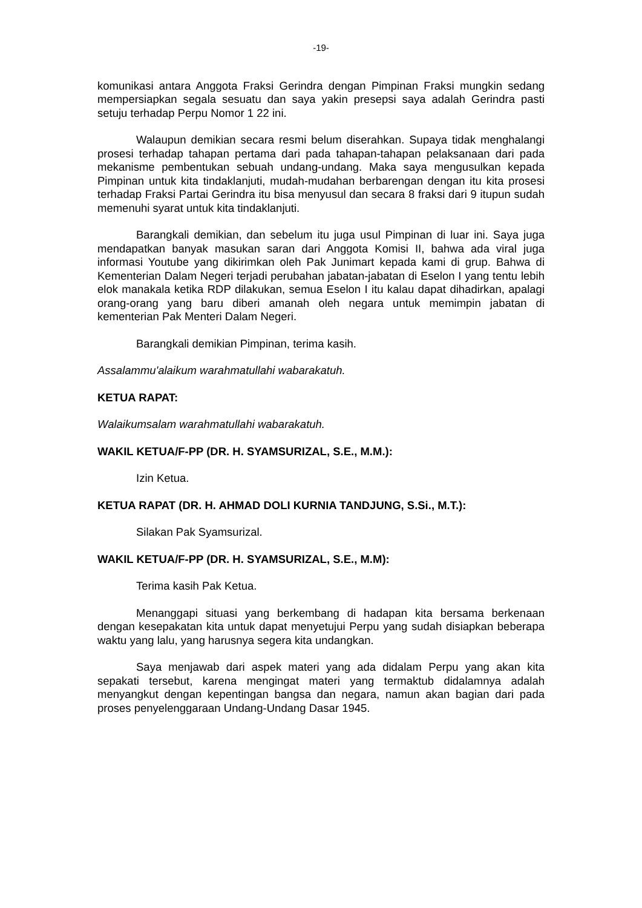-19-
komunikasi antara Anggota Fraksi Gerindra dengan Pimpinan Fraksi mungkin sedang mempersiapkan segala sesuatu dan saya yakin presepsi saya adalah Gerindra pasti setuju terhadap Perpu Nomor 1 22 ini.
Walaupun demikian secara resmi belum diserahkan. Supaya tidak menghalangi prosesi terhadap tahapan pertama dari pada tahapan-tahapan pelaksanaan dari pada mekanisme pembentukan sebuah undang-undang. Maka saya mengusulkan kepada Pimpinan untuk kita tindaklanjuti, mudah-mudahan berbarengan dengan itu kita prosesi terhadap Fraksi Partai Gerindra itu bisa menyusul dan secara 8 fraksi dari 9 itupun sudah memenuhi syarat untuk kita tindaklanjuti.
Barangkali demikian, dan sebelum itu juga usul Pimpinan di luar ini. Saya juga mendapatkan banyak masukan saran dari Anggota Komisi II, bahwa ada viral juga informasi Youtube yang dikirimkan oleh Pak Junimart kepada kami di grup. Bahwa di Kementerian Dalam Negeri terjadi perubahan jabatan-jabatan di Eselon I yang tentu lebih elok manakala ketika RDP dilakukan, semua Eselon I itu kalau dapat dihadirkan, apalagi orang-orang yang baru diberi amanah oleh negara untuk memimpin jabatan di kementerian Pak Menteri Dalam Negeri.
Barangkali demikian Pimpinan, terima kasih.
Assalammu'alaikum warahmatullahi wabarakatuh.
KETUA RAPAT:
Walaikumsalam warahmatullahi wabarakatuh.
WAKIL KETUA/F-PP (DR. H. SYAMSURIZAL, S.E., M.M.):
Izin Ketua.
KETUA RAPAT (DR. H. AHMAD DOLI KURNIA TANDJUNG, S.Si., M.T.):
Silakan Pak Syamsurizal.
WAKIL KETUA/F-PP (DR. H. SYAMSURIZAL, S.E., M.M):
Terima kasih Pak Ketua.
Menanggapi situasi yang berkembang di hadapan kita bersama berkenaan dengan kesepakatan kita untuk dapat menyetujui Perpu yang sudah disiapkan beberapa waktu yang lalu, yang harusnya segera kita undangkan.
Saya menjawab dari aspek materi yang ada didalam Perpu yang akan kita sepakati tersebut, karena mengingat materi yang termaktub didalamnya adalah menyangkut dengan kepentingan bangsa dan negara, namun akan bagian dari pada proses penyelenggaraan Undang-Undang Dasar 1945.